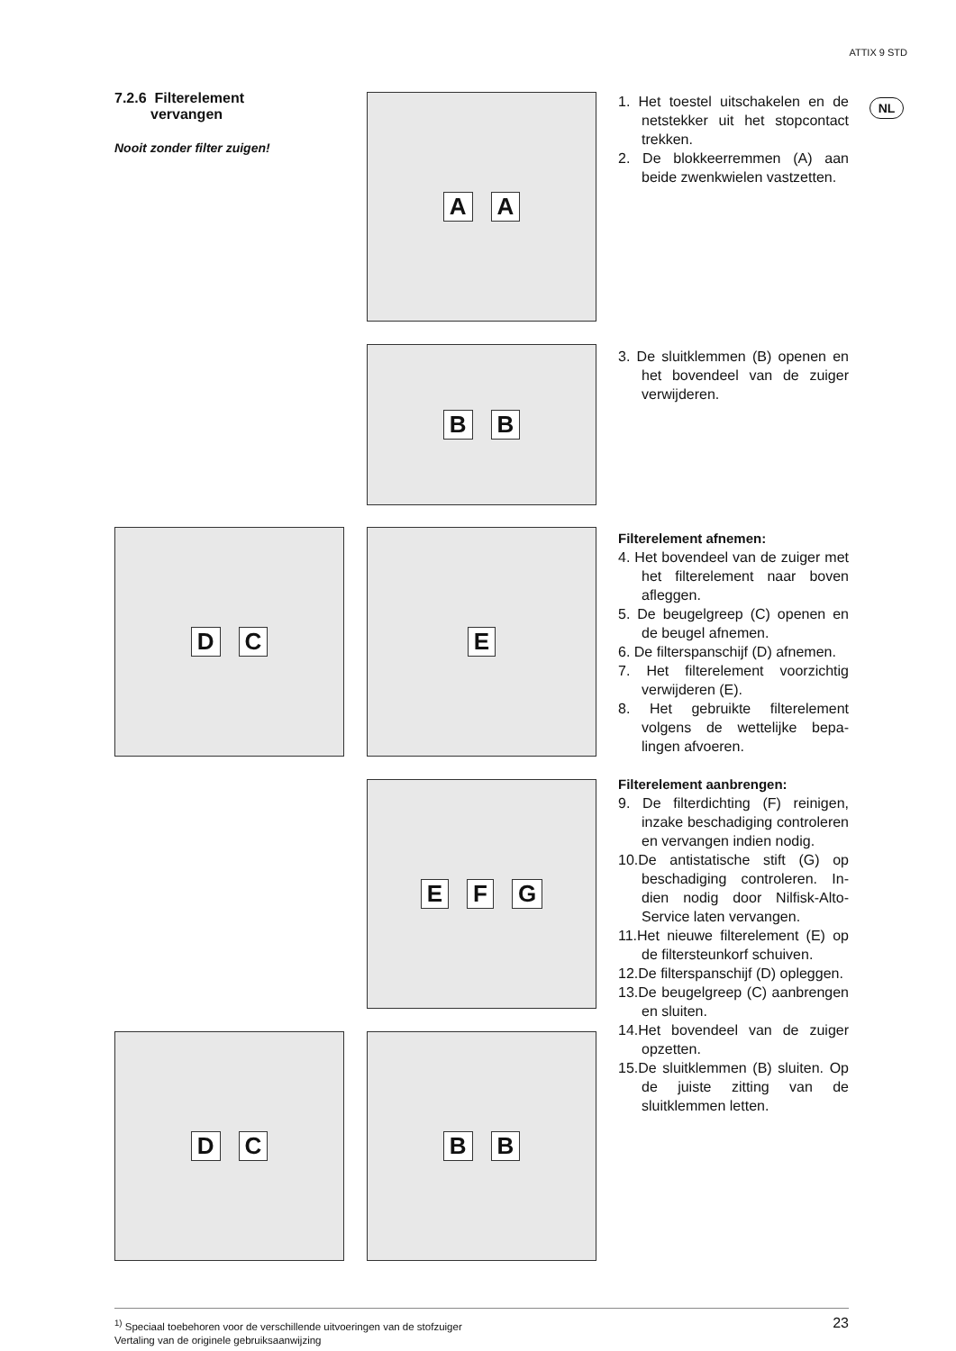ATTIX 9 STD
NL
7.2.6 Filterelement
vervangen
Nooit zonder filter zuigen!
A A
1. Het toestel uitschakelen en de netstekker uit het stop­contact trekken.
2. De blokkeerremmen (A) aan beide zwenkwielen vastzet­ten.
B B
3. De sluitklemmen (B) openen en het bovendeel van de zui­ger verwijderen.
D C E
Filterelement afnemen:
4. Het bovendeel van de zuiger met het filterelement naar boven afleggen.
5. De beugelgreep (C) openen en de beugel afnemen.
6. De filterspanschijf (D) afne­men.
7. Het filterelement voorzichtig verwijderen (E).
8. Het gebruikte filterelement volgens de wettelijke bepa­lingen afvoeren.
Filterelement aanbrengen:
9. De filterdichting (F) reinigen, inzake beschadiging contro­leren en vervangen indien nodig.
10.De antistatische stift (G) op beschadiging controleren. In­dien nodig door Nilfisk-Alto-Service laten vervangen.
11.Het nieuwe filterelement (E) op de filtersteunkorf schui­ven.
12.De filterspanschijf (D) opleg­gen.
13.De beugelgreep (C) aan­brengen en sluiten.
14.Het bovendeel van de zuiger opzetten.
15.De sluitklemmen (B) sluiten. Op de juiste zitting van de sluitklemmen letten.
E F G
D C B B
23<sup>1)</sup> Speciaal toebehoren voor de verschillende uitvoeringen van de stofzuiger
Vertaling van de originele gebruiksaanwijzing